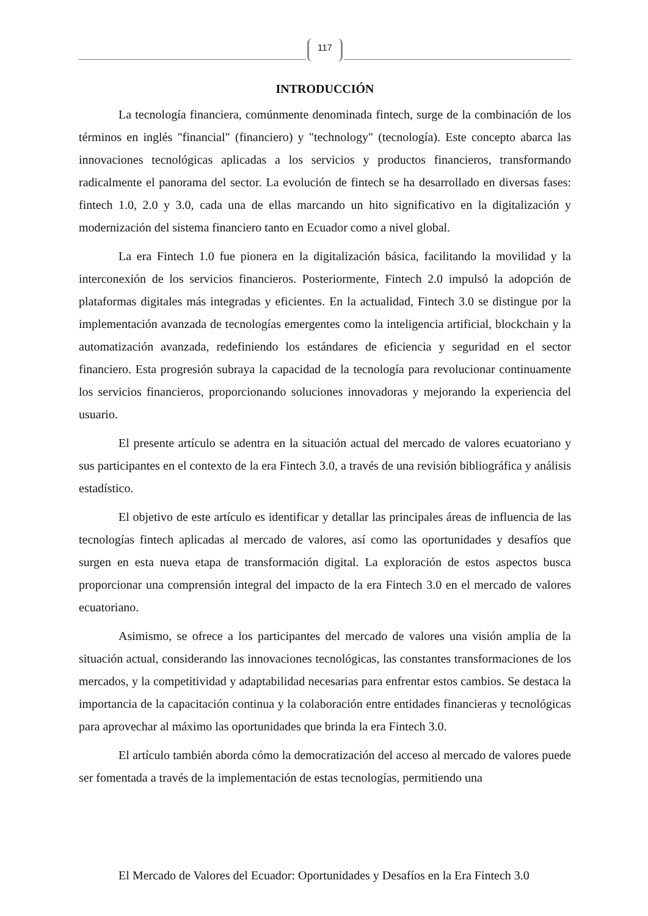117
INTRODUCCIÓN
La tecnología financiera, comúnmente denominada fintech, surge de la combinación de los términos en inglés "financial" (financiero) y "technology" (tecnología). Este concepto abarca las innovaciones tecnológicas aplicadas a los servicios y productos financieros, transformando radicalmente el panorama del sector. La evolución de fintech se ha desarrollado en diversas fases: fintech 1.0, 2.0 y 3.0, cada una de ellas marcando un hito significativo en la digitalización y modernización del sistema financiero tanto en Ecuador como a nivel global.
La era Fintech 1.0 fue pionera en la digitalización básica, facilitando la movilidad y la interconexión de los servicios financieros. Posteriormente, Fintech 2.0 impulsó la adopción de plataformas digitales más integradas y eficientes. En la actualidad, Fintech 3.0 se distingue por la implementación avanzada de tecnologías emergentes como la inteligencia artificial, blockchain y la automatización avanzada, redefiniendo los estándares de eficiencia y seguridad en el sector financiero. Esta progresión subraya la capacidad de la tecnología para revolucionar continuamente los servicios financieros, proporcionando soluciones innovadoras y mejorando la experiencia del usuario.
El presente artículo se adentra en la situación actual del mercado de valores ecuatoriano y sus participantes en el contexto de la era Fintech 3.0, a través de una revisión bibliográfica y análisis estadístico.
El objetivo de este artículo es identificar y detallar las principales áreas de influencia de las tecnologías fintech aplicadas al mercado de valores, así como las oportunidades y desafíos que surgen en esta nueva etapa de transformación digital. La exploración de estos aspectos busca proporcionar una comprensión integral del impacto de la era Fintech 3.0 en el mercado de valores ecuatoriano.
Asimismo, se ofrece a los participantes del mercado de valores una visión amplia de la situación actual, considerando las innovaciones tecnológicas, las constantes transformaciones de los mercados, y la competitividad y adaptabilidad necesarias para enfrentar estos cambios. Se destaca la importancia de la capacitación continua y la colaboración entre entidades financieras y tecnológicas para aprovechar al máximo las oportunidades que brinda la era Fintech 3.0.
El artículo también aborda cómo la democratización del acceso al mercado de valores puede ser fomentada a través de la implementación de estas tecnologías, permitiendo una
El Mercado de Valores del Ecuador: Oportunidades y Desafíos en la Era Fintech 3.0